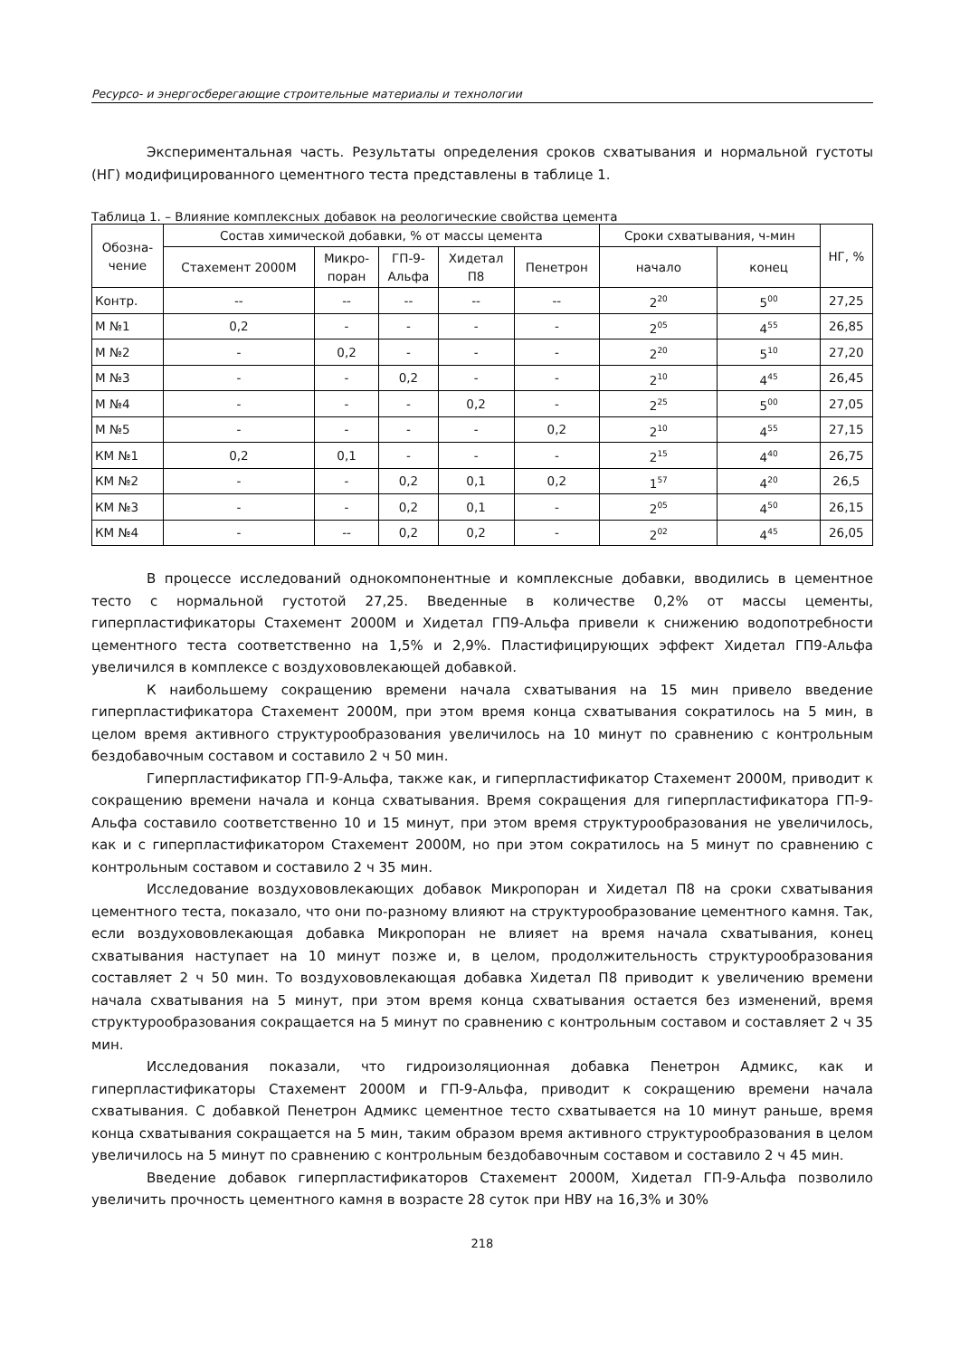Ресурсо- и энергосберегающие строительные материалы и технологии
Экспериментальная часть. Результаты определения сроков схватывания и нормальной густоты (НГ) модифицированного цементного теста представлены в таблице 1.
Таблица 1. – Влияние комплексных добавок на реологические свойства цемента
| Обозна- чение | Состав химической добавки, % от массы цемента | | | | | Сроки схватывания, ч-мин | | НГ, % |
| --- | --- | --- | --- | --- | --- | --- | --- | --- |
| | Стахемент 2000М | Микро- поран | ГП-9- Альфа | Хидетал П8 | Пенетрон | начало | конец | |
| Контр. | -- | -- | -- | -- | -- | 2<sup>20</sup> | 5<sup>00</sup> | 27,25 |
| М №1 | 0,2 | - | - | - | - | 2<sup>05</sup> | 4<sup>55</sup> | 26,85 |
| М №2 | - | 0,2 | - | - | - | 2<sup>20</sup> | 5<sup>10</sup> | 27,20 |
| М №3 | - | - | 0,2 | - | - | 2<sup>10</sup> | 4<sup>45</sup> | 26,45 |
| М №4 | - | - | - | 0,2 | - | 2<sup>25</sup> | 5<sup>00</sup> | 27,05 |
| М №5 | - | - | - | - | 0,2 | 2<sup>10</sup> | 4<sup>55</sup> | 27,15 |
| КМ №1 | 0,2 | 0,1 | - | - | - | 2<sup>15</sup> | 4<sup>40</sup> | 26,75 |
| КМ №2 | - | - | 0,2 | 0,1 | 0,2 | 1<sup>57</sup> | 4<sup>20</sup> | 26,5 |
| КМ №3 | - | - | 0,2 | 0,1 | - | 2<sup>05</sup> | 4<sup>50</sup> | 26,15 |
| КМ №4 | - | -- | 0,2 | 0,2 | - | 2<sup>02</sup> | 4<sup>45</sup> | 26,05 |
В процессе исследований однокомпонентные и комплексные добавки, вводились в цементное тесто с нормальной густотой 27,25. Введенные в количестве 0,2% от массы цементы, гиперпластификаторы Стахемент 2000М и Хидетал ГП9-Альфа привели к снижению водопотребности цементного теста соответственно на 1,5% и 2,9%. Пластифицирующих эффект Хидетал ГП9-Альфа увеличился в комплексе с воздухововлекающей добавкой.
К наибольшему сокращению времени начала схватывания на 15 мин привело введение гиперпластификатора Стахемент 2000М, при этом время конца схватывания сократилось на 5 мин, в целом время активного структурообразования увеличилось на 10 минут по сравнению с контрольным бездобавочным составом и составило 2 ч 50 мин.
Гиперпластификатор ГП-9-Альфа, также как, и гиперпластификатор Стахемент 2000М, приводит к сокращению времени начала и конца схватывания. Время сокращения для гиперпластификатора ГП-9-Альфа составило соответственно 10 и 15 минут, при этом время структурообразования не увеличилось, как и с гиперпластификатором Стахемент 2000М, но при этом сократилось на 5 минут по сравнению с контрольным составом и составило 2 ч 35 мин.
Исследование воздухововлекающих добавок Микропоран и Хидетал П8 на сроки схватывания цементного теста, показало, что они по-разному влияют на структурообразование цементного камня. Так, если воздухововлекающая добавка Микропоран не влияет на время начала схватывания, конец схватывания наступает на 10 минут позже и, в целом, продолжительность структурообразования составляет 2 ч 50 мин. То воздухововлекающая добавка Хидетал П8 приводит к увеличению времени начала схватывания на 5 минут, при этом время конца схватывания остается без изменений, время структурообразования сокращается на 5 минут по сравнению с контрольным составом и составляет 2 ч 35 мин.
Исследования показали, что гидроизоляционная добавка Пенетрон Адмикс, как и гиперпластификаторы Стахемент 2000М и ГП-9-Альфа, приводит к сокращению времени начала схватывания. С добавкой Пенетрон Адмикс цементное тесто схватывается на 10 минут раньше, время конца схватывания сокращается на 5 мин, таким образом время активного структурообразования в целом увеличилось на 5 минут по сравнению с контрольным бездобавочным составом и составило 2 ч 45 мин.
Введение добавок гиперпластификаторов Стахемент 2000М, Хидетал ГП-9-Альфа позволило увеличить прочность цементного камня в возрасте 28 суток при НВУ на 16,3% и 30%
218